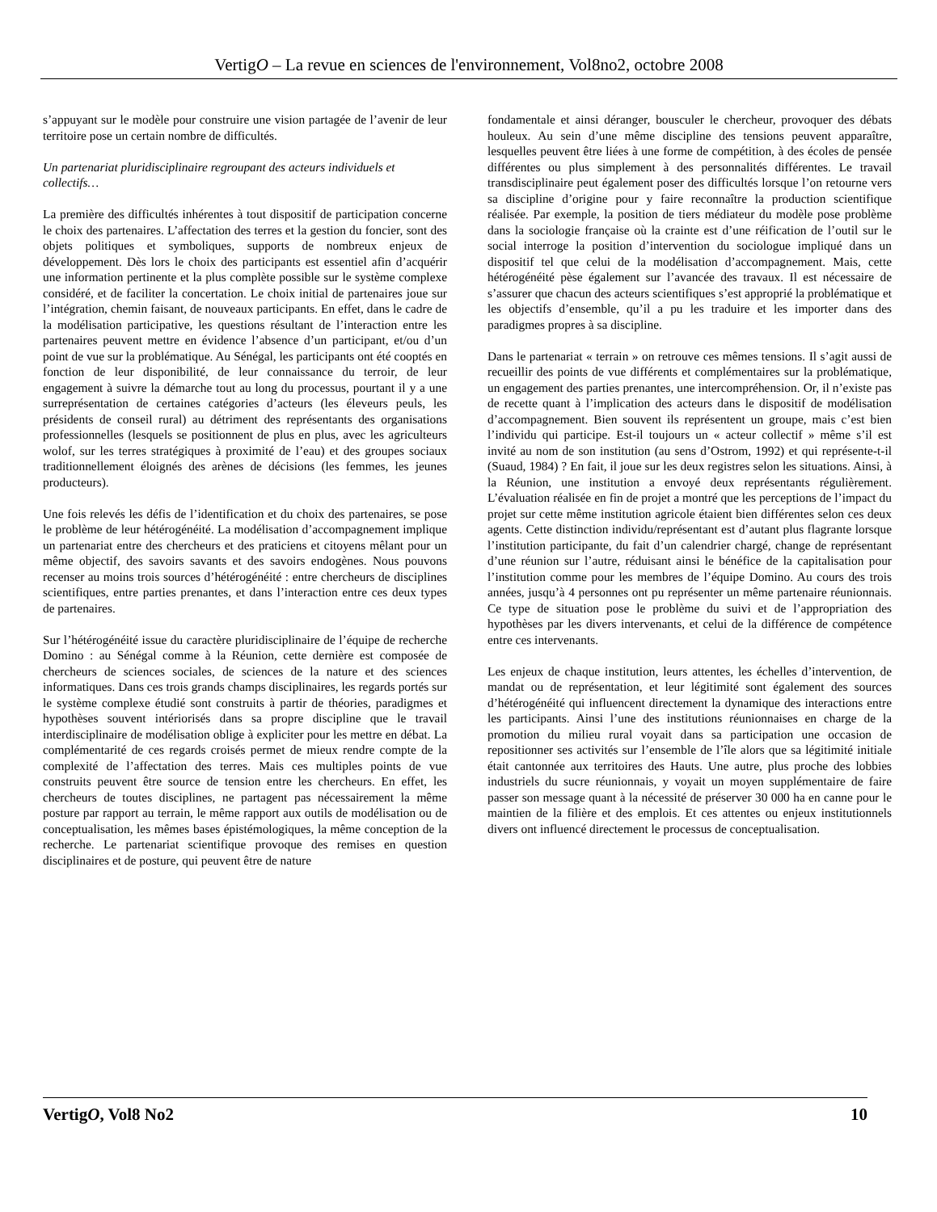VertigO – La revue en sciences de l'environnement, Vol8no2, octobre 2008
s’appuyant sur le modèle pour construire une vision partagée de l’avenir de leur territoire pose un certain nombre de difficultés.
Un partenariat pluridisciplinaire regroupant des acteurs individuels et collectifs…
La première des difficultés inhérentes à tout dispositif de participation concerne le choix des partenaires. L’affectation des terres et la gestion du foncier, sont des objets politiques et symboliques, supports de nombreux enjeux de développement. Dès lors le choix des participants est essentiel afin d’acquérir une information pertinente et la plus complète possible sur le système complexe considéré, et de faciliter la concertation. Le choix initial de partenaires joue sur l’intégration, chemin faisant, de nouveaux participants. En effet, dans le cadre de la modélisation participative, les questions résultant de l’interaction entre les partenaires peuvent mettre en évidence l’absence d’un participant, et/ou d’un point de vue sur la problématique. Au Sénégal, les participants ont été cooptés en fonction de leur disponibilité, de leur connaissance du terroir, de leur engagement à suivre la démarche tout au long du processus, pourtant il y a une surreprésentation de certaines catégories d’acteurs (les éleveurs peuls, les présidents de conseil rural) au détriment des représentants des organisations professionnelles (lesquels se positionnent de plus en plus, avec les agriculteurs wolof, sur les terres stratégiques à proximité de l’eau) et des groupes sociaux traditionnellement éloignés des arènes de décisions (les femmes, les jeunes producteurs).
Une fois relevés les défis de l’identification et du choix des partenaires, se pose le problème de leur hétérogénéité. La modélisation d’accompagnement implique un partenariat entre des chercheurs et des praticiens et citoyens mêlant pour un même objectif, des savoirs savants et des savoirs endogènes. Nous pouvons recenser au moins trois sources d’hétérogénéité : entre chercheurs de disciplines scientifiques, entre parties prenantes, et dans l’interaction entre ces deux types de partenaires.
Sur l’hétérogénéité issue du caractère pluridisciplinaire de l’équipe de recherche Domino : au Sénégal comme à la Réunion, cette dernière est composée de chercheurs de sciences sociales, de sciences de la nature et des sciences informatiques. Dans ces trois grands champs disciplinaires, les regards portés sur le système complexe étudié sont construits à partir de théories, paradigmes et hypothèses souvent intériorisés dans sa propre discipline que le travail interdisciplinaire de modélisation oblige à expliciter pour les mettre en débat. La complémentarité de ces regards croisés permet de mieux rendre compte de la complexité de l’affectation des terres. Mais ces multiples points de vue construits peuvent être source de tension entre les chercheurs. En effet, les chercheurs de toutes disciplines, ne partagent pas nécessairement la même posture par rapport au terrain, le même rapport aux outils de modélisation ou de conceptualisation, les mêmes bases épistémologiques, la même conception de la recherche. Le partenariat scientifique provoque des remises en question disciplinaires et de posture, qui peuvent être de nature
fondamentale et ainsi déranger, bousculer le chercheur, provoquer des débats houleux. Au sein d’une même discipline des tensions peuvent apparaître, lesquelles peuvent être liées à une forme de compétition, à des écoles de pensée différentes ou plus simplement à des personnalités différentes. Le travail transdisciplinaire peut également poser des difficultés lorsque l’on retourne vers sa discipline d’origine pour y faire reconnaître la production scientifique réalisée. Par exemple, la position de tiers médiateur du modèle pose problème dans la sociologie française où la crainte est d’une réification de l’outil sur le social interroge la position d’intervention du sociologue impliqué dans un dispositif tel que celui de la modélisation d’accompagnement. Mais, cette hétérogénéité pèse également sur l’avancée des travaux. Il est nécessaire de s’assurer que chacun des acteurs scientifiques s’est approprié la problématique et les objectifs d’ensemble, qu’il a pu les traduire et les importer dans des paradigmes propres à sa discipline.
Dans le partenariat « terrain » on retrouve ces mêmes tensions. Il s’agit aussi de recueillir des points de vue différents et complémentaires sur la problématique, un engagement des parties prenantes, une intercompréhension. Or, il n’existe pas de recette quant à l’implication des acteurs dans le dispositif de modélisation d’accompagnement. Bien souvent ils représentent un groupe, mais c’est bien l’individu qui participe. Est-il toujours un « acteur collectif » même s’il est invité au nom de son institution (au sens d’Ostrom, 1992) et qui représente-t-il (Suaud, 1984) ? En fait, il joue sur les deux registres selon les situations. Ainsi, à la Réunion, une institution a envoyé deux représentants régulièrement. L’évaluation réalisée en fin de projet a montré que les perceptions de l’impact du projet sur cette même institution agricole étaient bien différentes selon ces deux agents. Cette distinction individu/représentant est d’autant plus flagrante lorsque l’institution participante, du fait d’un calendrier chargé, change de représentant d’une réunion sur l’autre, réduisant ainsi le bénéfice de la capitalisation pour l’institution comme pour les membres de l’équipe Domino. Au cours des trois années, jusqu’à 4 personnes ont pu représenter un même partenaire réunionnais. Ce type de situation pose le problème du suivi et de l’appropriation des hypothèses par les divers intervenants, et celui de la différence de compétence entre ces intervenants.
Les enjeux de chaque institution, leurs attentes, les échelles d’intervention, de mandat ou de représentation, et leur légitimité sont également des sources d’hétérogénéité qui influencent directement la dynamique des interactions entre les participants. Ainsi l’une des institutions réunionnaises en charge de la promotion du milieu rural voyait dans sa participation une occasion de repositionner ses activités sur l’ensemble de l’île alors que sa légitimité initiale était cantonnée aux territoires des Hauts. Une autre, plus proche des lobbies industriels du sucre réunionnais, y voyait un moyen supplémentaire de faire passer son message quant à la nécessité de préserver 30 000 ha en canne pour le maintien de la filière et des emplois. Et ces attentes ou enjeux institutionnels divers ont influencé directement le processus de conceptualisation.
VertigO, Vol8 No2 10